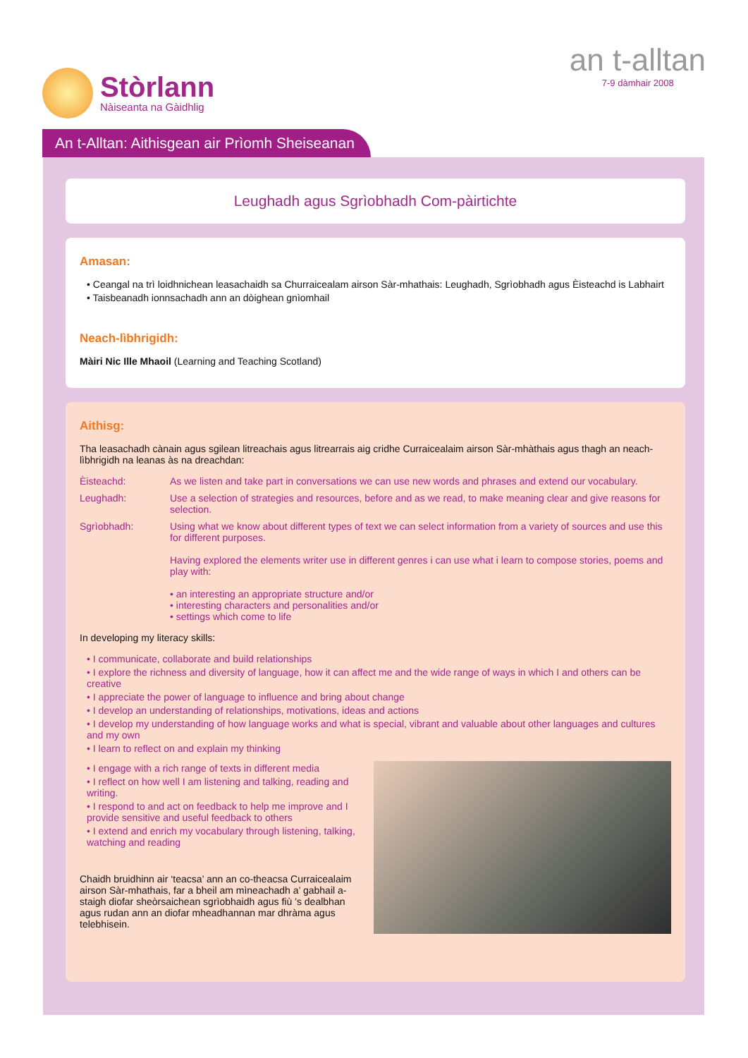Stòrlann
Nàiseanta na Gàidhlig
an t-alltan
7-9 dàmhair 2008
An t-Alltan: Aithisgean air Prìomh Sheiseanan
Leughadh agus Sgrìobhadh Com-pàirtichte
Amasan:
• Ceangal na trì loidhnichean leasachaidh sa Churraicealam airson Sàr-mhathais: Leughadh, Sgrìobhadh agus Èisteachd is Labhairt
• Taisbeanadh ionnsachadh ann an dòighean gnìomhail
Neach-lìbhrigidh:
Màiri Nic Ille Mhaoil (Learning and Teaching Scotland)
Aithisg:
Tha leasachadh cànain agus sgilean litreachais agus litrearrais aig cridhe Curraicealaim airson Sàr-mhàthais agus thagh an neach-lìbhrigidh na leanas às na dreachdan:
Èisteachd: As we listen and take part in conversations we can use new words and phrases and extend our vocabulary.
Leughadh: Use a selection of strategies and resources, before and as we read, to make meaning clear and give reasons for selection.
Sgrìobhadh: Using what we know about different types of text we can select information from a variety of sources and use this for different purposes.
Having explored the elements writer use in different genres i can use what i learn to compose stories, poems and play with:
• an interesting an appropriate structure and/or
• interesting characters and personalities and/or
• settings which come to life
In developing my literacy skills:
• I communicate, collaborate and build relationships
• I explore the richness and diversity of language, how it can affect me and the wide range of ways in which I and others can be creative
• I appreciate the power of language to influence and bring about change
• I develop an understanding of relationships, motivations, ideas and actions
• I develop my understanding of how language works and what is special, vibrant and valuable about other languages and cultures and my own
• I learn to reflect on and explain my thinking
• I engage with a rich range of texts in different media
• I reflect on how well I am listening and talking, reading and writing.
• I respond to and act on feedback to help me improve and I provide sensitive and useful feedback to others
• I extend and enrich my vocabulary through listening, talking, watching and reading
Chaidh bruidhinn air ‘teacsa’ ann an co-theacsa Curraicealaim airson Sàr-mhathais, far a bheil am mìneachadh a’ gabhail a-staigh diofar sheòrsaichean sgrìobhaidh agus fiù ’s dealbhan agus rudan ann an diofar mheadhannan mar dhràma agus telebhisein.